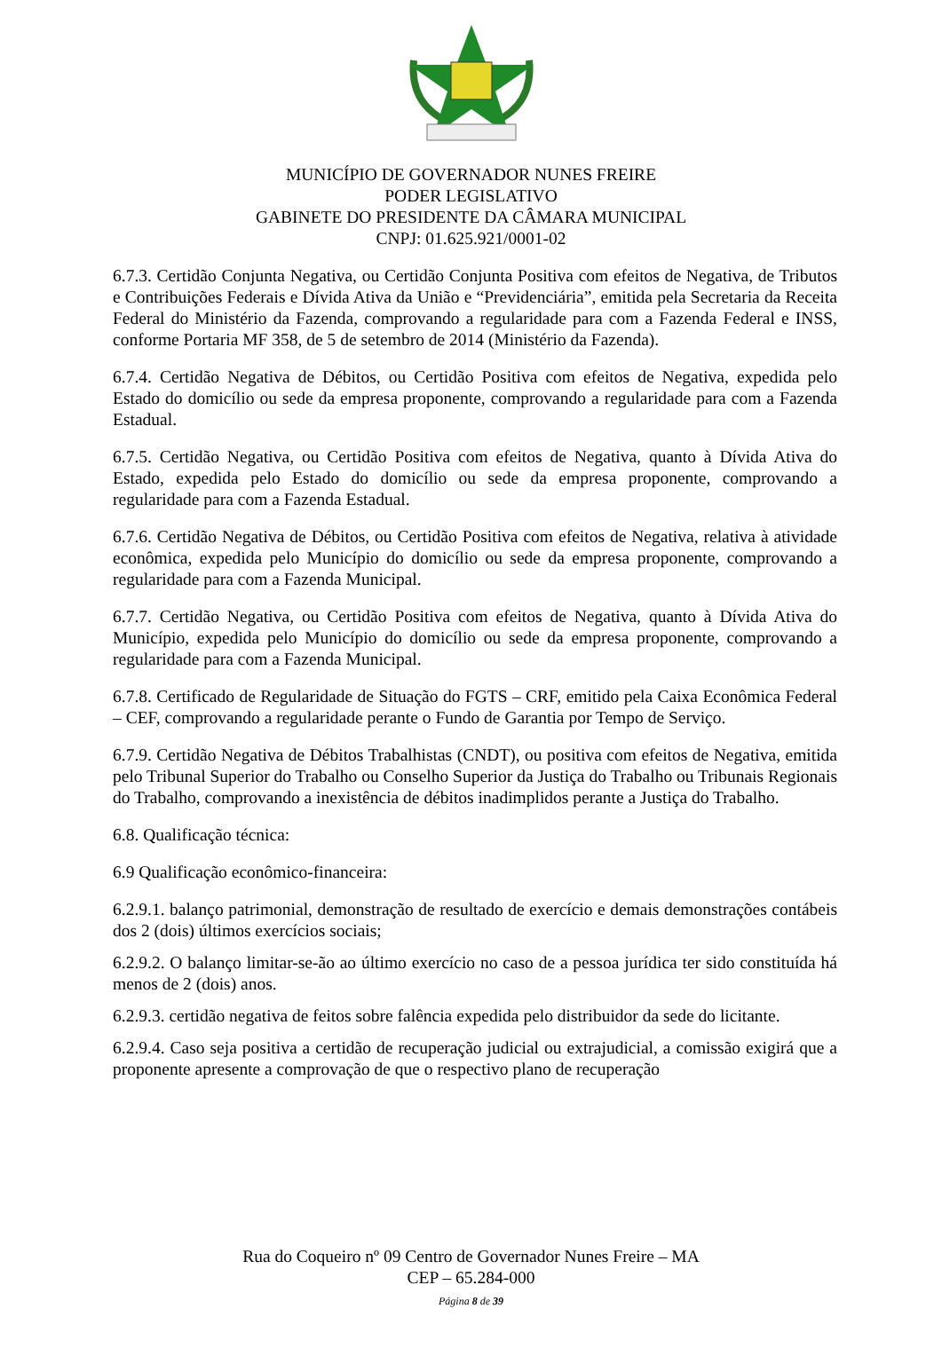MUNICÍPIO DE GOVERNADOR NUNES FREIRE
PODER LEGISLATIVO
GABINETE DO PRESIDENTE DA CÂMARA MUNICIPAL
CNPJ: 01.625.921/0001-02
6.7.3. Certidão Conjunta Negativa, ou Certidão Conjunta Positiva com efeitos de Negativa, de Tributos e Contribuições Federais e Dívida Ativa da União e “Previdenciária”, emitida pela Secretaria da Receita Federal do Ministério da Fazenda, comprovando a regularidade para com a Fazenda Federal e INSS, conforme Portaria MF 358, de 5 de setembro de 2014 (Ministério da Fazenda).
6.7.4. Certidão Negativa de Débitos, ou Certidão Positiva com efeitos de Negativa, expedida pelo Estado do domicílio ou sede da empresa proponente, comprovando a regularidade para com a Fazenda Estadual.
6.7.5. Certidão Negativa, ou Certidão Positiva com efeitos de Negativa, quanto à Dívida Ativa do Estado, expedida pelo Estado do domicílio ou sede da empresa proponente, comprovando a regularidade para com a Fazenda Estadual.
6.7.6. Certidão Negativa de Débitos, ou Certidão Positiva com efeitos de Negativa, relativa à atividade econômica, expedida pelo Município do domicílio ou sede da empresa proponente, comprovando a regularidade para com a Fazenda Municipal.
6.7.7. Certidão Negativa, ou Certidão Positiva com efeitos de Negativa, quanto à Dívida Ativa do Município, expedida pelo Município do domicílio ou sede da empresa proponente, comprovando a regularidade para com a Fazenda Municipal.
6.7.8. Certificado de Regularidade de Situação do FGTS – CRF, emitido pela Caixa Econômica Federal – CEF, comprovando a regularidade perante o Fundo de Garantia por Tempo de Serviço.
6.7.9. Certidão Negativa de Débitos Trabalhistas (CNDT), ou positiva com efeitos de Negativa, emitida pelo Tribunal Superior do Trabalho ou Conselho Superior da Justiça do Trabalho ou Tribunais Regionais do Trabalho, comprovando a inexistência de débitos inadimplidos perante a Justiça do Trabalho.
6.8. Qualificação técnica:
6.9 Qualificação econômico-financeira:
6.2.9.1. balanço patrimonial, demonstração de resultado de exercício e demais demonstrações contábeis dos 2 (dois) últimos exercícios sociais;
6.2.9.2. O balanço limitar-se-ão ao último exercício no caso de a pessoa jurídica ter sido constituída há menos de 2 (dois) anos.
6.2.9.3. certidão negativa de feitos sobre falência expedida pelo distribuidor da sede do licitante.
6.2.9.4. Caso seja positiva a certidão de recuperação judicial ou extrajudicial, a comissão exigirá que a proponente apresente a comprovação de que o respectivo plano de recuperação
Rua do Coqueiro nº 09 Centro de Governador Nunes Freire – MA
CEP – 65.284-000
Página 8 de 39